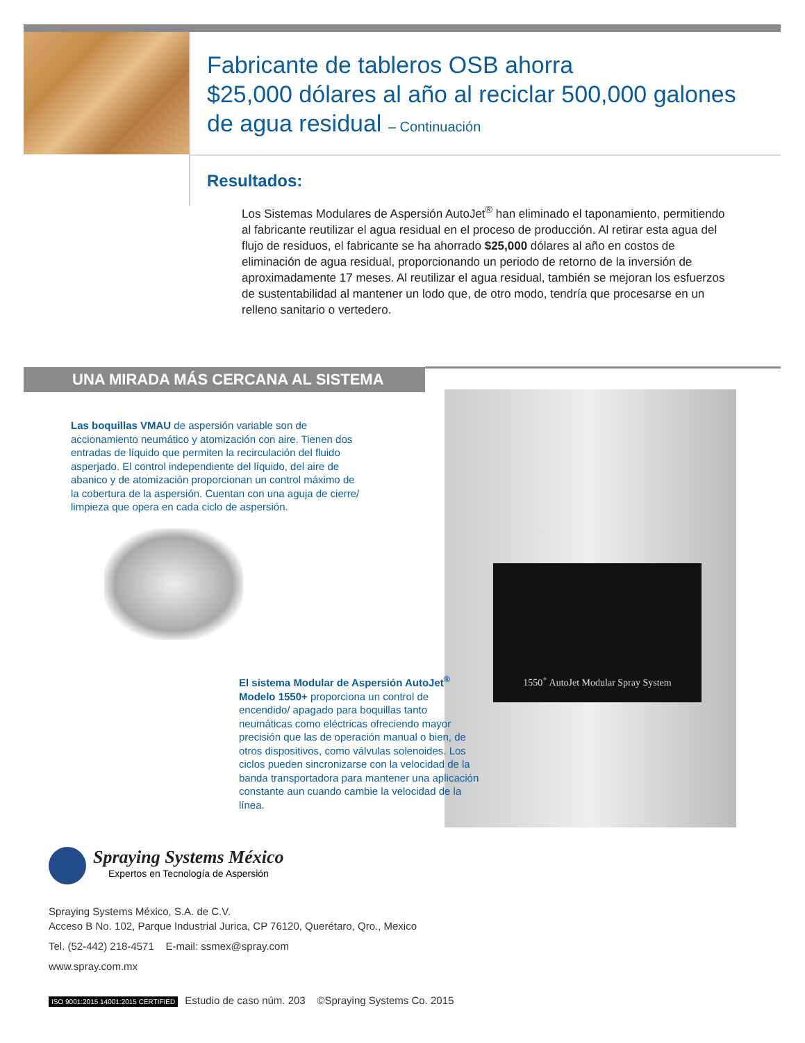Fabricante de tableros OSB ahorra
$25,000 dólares al año al reciclar 500,000 galones
de agua residual – Continuación
Resultados:
Los Sistemas Modulares de Aspersión AutoJet<sup>®</sup> han eliminado el taponamiento, permitiendo al fabricante reutilizar el agua residual en el proceso de producción. Al retirar esta agua del flujo de residuos, el fabricante se ha ahorrado $25,000 dólares al año en costos de eliminación de agua residual, proporcionando un periodo de retorno de la inversión de aproximadamente 17 meses. Al reutilizar el agua residual, también se mejoran los esfuerzos de sustentabilidad al mantener un lodo que, de otro modo, tendría que procesarse en un relleno sanitario o vertedero.
UNA MIRADA MÁS CERCANA AL SISTEMA
Las boquillas VMAU de aspersión variable son de accionamiento neumático y atomización con aire. Tienen dos entradas de líquido que permiten la recirculación del fluido asperjado. El control independiente del líquido, del aire de abanico y de atomización proporcionan un control máximo de la cobertura de la aspersión. Cuentan con una aguja de cierre/ limpieza que opera en cada ciclo de aspersión.
1550<sup>+</sup> AutoJet Modular Spray System
El sistema Modular de Aspersión AutoJet<sup>®</sup> Modelo 1550+ proporciona un control de encendido/ apagado para boquillas tanto neumáticas como eléctricas ofreciendo mayor precisión que las de operación manual o bien, de otros dispositivos, como válvulas solenoides. Los ciclos pueden sincronizarse con la velocidad de la banda transportadora para mantener una aplicación constante aun cuando cambie la velocidad de la línea.
Spraying Systems México
Expertos en Tecnología de Aspersión
Spraying Systems México, S.A. de C.V.
Acceso B No. 102, Parque Industrial Jurica, CP 76120, Querétaro, Qro., Mexico
Tel. (52-442) 218-4571 E-mail: ssmex@spray.com
www.spray.com.mx
ISO 9001:2015 14001:2015 CERTIFIED Estudio de caso núm. 203 ©Spraying Systems Co. 2015